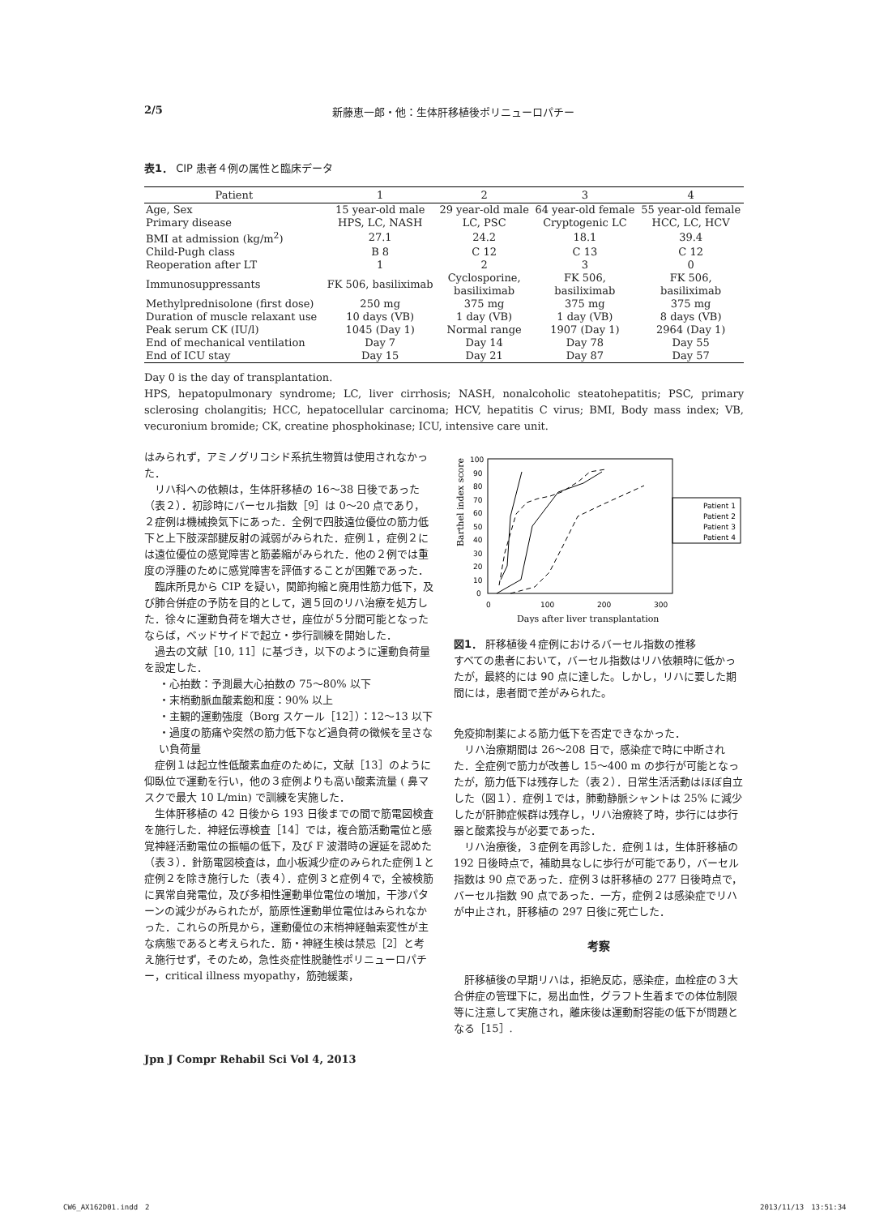2/5 新藤恵一郎・他：生体肝移植後ポリニューロパチー
表1． CIP 患者４例の属性と臨床データ
| Patient | 1 | 2 | 3 | 4 |
| --- | --- | --- | --- | --- |
| Age, Sex | 15 year-old male | 29 year-old male | 64 year-old female | 55 year-old female |
| Primary disease | HPS, LC, NASH | LC, PSC | Cryptogenic LC | HCC, LC, HCV |
| BMI at admission (kg/m<sup>2</sup>) | 27.1 | 24.2 | 18.1 | 39.4 |
| Child-Pugh class | B 8 | C 12 | C 13 | C 12 |
| Reoperation after LT | 1 | 2 | 3 | 0 |
| Immunosuppressants | FK 506, basiliximab | Cyclosporine, basiliximab | FK 506, basiliximab | FK 506, basiliximab |
| Methylprednisolone (first dose) | 250 mg | 375 mg | 375 mg | 375 mg |
| Duration of muscle relaxant use | 10 days (VB) | 1 day (VB) | 1 day (VB) | 8 days (VB) |
| Peak serum CK (IU/l) | 1045 (Day 1) | Normal range | 1907 (Day 1) | 2964 (Day 1) |
| End of mechanical ventilation | Day 7 | Day 14 | Day 78 | Day 55 |
| End of ICU stay | Day 15 | Day 21 | Day 87 | Day 57 |
Day 0 is the day of transplantation.
HPS, hepatopulmonary syndrome; LC, liver cirrhosis; NASH, nonalcoholic steatohepatitis; PSC, primary sclerosing cholangitis; HCC, hepatocellular carcinoma; HCV, hepatitis C virus; BMI, Body mass index; VB, vecuronium bromide; CK, creatine phosphokinase; ICU, intensive care unit.
はみられず，アミノグリコシド系抗生物質は使用されなかった．
リハ科への依頼は，生体肝移植の 16〜38 日後であった（表２）．初診時にバーセル指数［9］は 0〜20 点であり，２症例は機械換気下にあった．全例で四肢遠位優位の筋力低下と上下肢深部腱反射の減弱がみられた．症例１，症例２には遠位優位の感覚障害と筋萎縮がみられた．他の２例では重度の浮腫のために感覚障害を評価することが困難であった．
臨床所見から CIP を疑い，関節拘縮と廃用性筋力低下，及び肺合併症の予防を目的として，週５回のリハ治療を処方した．徐々に運動負荷を増大させ，座位が５分間可能となったならば，ベッドサイドで起立・歩行訓練を開始した．
過去の文献［10, 11］に基づき，以下のように運動負荷量を設定した．
・心拍数：予測最大心拍数の 75〜80% 以下
・末梢動脈血酸素飽和度：90% 以上
・主観的運動強度（Borg スケール［12］）：12〜13 以下
・過度の筋痛や突然の筋力低下など過負荷の徴候を呈さない負荷量
症例１は起立性低酸素血症のために，文献［13］のように仰臥位で運動を行い，他の３症例よりも高い酸素流量 ( 鼻マスクで最大 10 L/min) で訓練を実施した．
生体肝移植の 42 日後から 193 日後までの間で筋電図検査を施行した．神経伝導検査［14］では，複合筋活動電位と感覚神経活動電位の振幅の低下，及び F 波潜時の遅延を認めた（表３）．針筋電図検査は，血小板減少症のみられた症例１と症例２を除き施行した（表４）．症例３と症例４で，全被検筋に異常自発電位，及び多相性運動単位電位の増加，干渉パターンの減少がみられたが，筋原性運動単位電位はみられなかった．これらの所見から，運動優位の末梢神経軸索変性が主な病態であると考えられた．筋・神経生検は禁忌［2］と考え施行せず，そのため，急性炎症性脱髄性ポリニューロパチー，critical illness myopathy，筋弛緩薬，
Barthel index score
100
90
80
70
60
50
40
30
20
10
0
0
100
200
300
Days after liver transplantation
Patient 1
Patient 2
Patient 3
Patient 4
図1． 肝移植後４症例におけるバーセル指数の推移
すべての患者において，バーセル指数はリハ依頼時に低かったが，最終的には 90 点に達した。しかし，リハに要した期間には，患者間で差がみられた。
免疫抑制薬による筋力低下を否定できなかった．
リハ治療期間は 26〜208 日で，感染症で時に中断された．全症例で筋力が改善し 15〜400 m の歩行が可能となったが，筋力低下は残存した（表２）．日常生活活動はほぼ自立した（図１）．症例１では，肺動静脈シャントは 25% に減少したが肝肺症候群は残存し，リハ治療終了時，歩行には歩行器と酸素投与が必要であった．
リハ治療後，３症例を再診した．症例１は，生体肝移植の 192 日後時点で，補助具なしに歩行が可能であり，バーセル指数は 90 点であった．症例３は肝移植の 277 日後時点で，バーセル指数 90 点であった．一方，症例２は感染症でリハが中止され，肝移植の 297 日後に死亡した．
考察
肝移植後の早期リハは，拒絶反応，感染症，血栓症の３大合併症の管理下に，易出血性，グラフト生着までの体位制限等に注意して実施され，離床後は運動耐容能の低下が問題となる［15］.
Jpn J Compr Rehabil Sci Vol 4, 2013
CW6_AX162D01.indd　2 2013/11/13　13:51:34